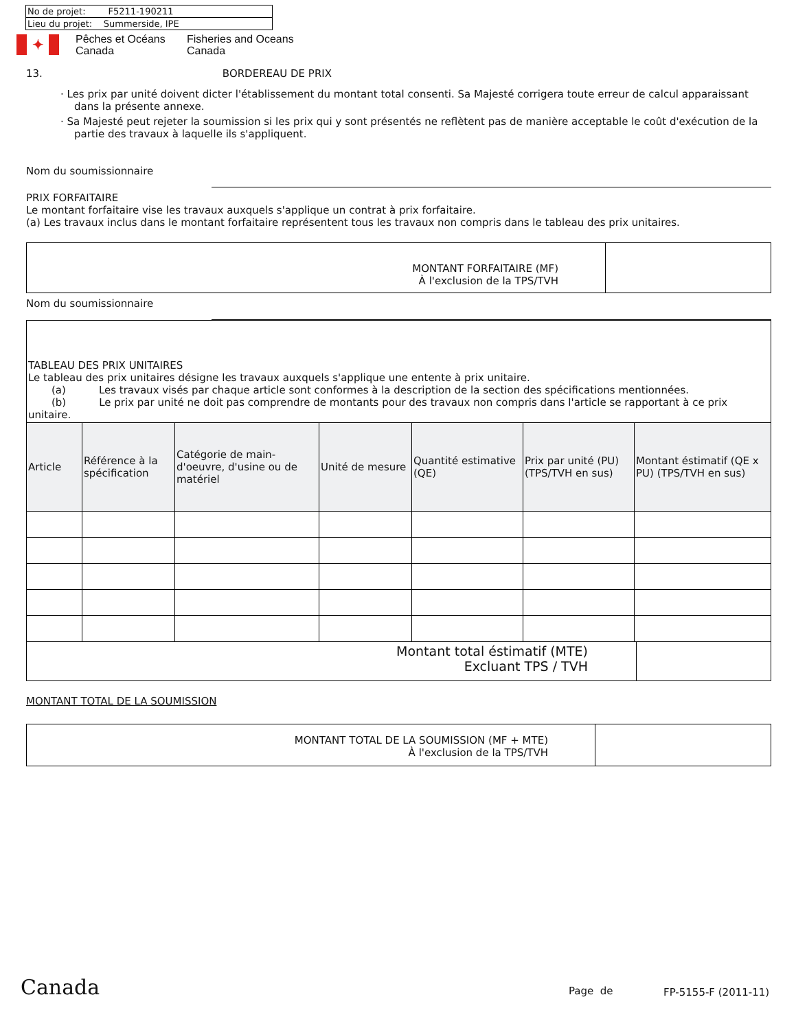| No de projet: F5211-190211 |
| Lieu du projet: Summerside, IPE |
✦
Pêches et Océans
Canada
Fisheries and Oceans
Canada
13. BORDEREAU DE PRIX
· Les prix par unité doivent dicter l'établissement du montant total consenti. Sa Majesté corrigera toute erreur de calcul apparaissant dans la présente annexe.
· Sa Majesté peut rejeter la soumission si les prix qui y sont présentés ne reflètent pas de manière acceptable le coût d'exécution de la partie des travaux à laquelle ils s'appliquent.
Nom du soumissionnaire
PRIX FORFAITAIRE
Le montant forfaitaire vise les travaux auxquels s'applique un contrat à prix forfaitaire.
(a) Les travaux inclus dans le montant forfaitaire représentent tous les travaux non compris dans le tableau des prix unitaires.
MONTANT FORFAITAIRE (MF)
À l'exclusion de la TPS/TVH
Nom du soumissionnaire
TABLEAU DES PRIX UNITAIRES
Le tableau des prix unitaires désigne les travaux auxquels s'applique une entente à prix unitaire.
(a) Les travaux visés par chaque article sont conformes à la description de la section des spécifications mentionnées.
(b) Le prix par unité ne doit pas comprendre de montants pour des travaux non compris dans l'article se rapportant à ce prix unitaire.
| Article | Référence à la spécification | Catégorie de main-d'oeuvre, d'usine ou de matériel | Unité de mesure | Quantité estimative (QE) | Prix par unité (PU) (TPS/TVH en sus) | Montant éstimatif (QE x PU) (TPS/TVH en sus) |
| --- | --- | --- | --- | --- | --- | --- |
Montant total éstimatif (MTE)
Excluant TPS / TVH
MONTANT TOTAL DE LA SOUMISSION
MONTANT TOTAL DE LA SOUMISSION (MF + MTE)
À l'exclusion de la TPS/TVH
Canada Page de FP-5155-F (2011-11)